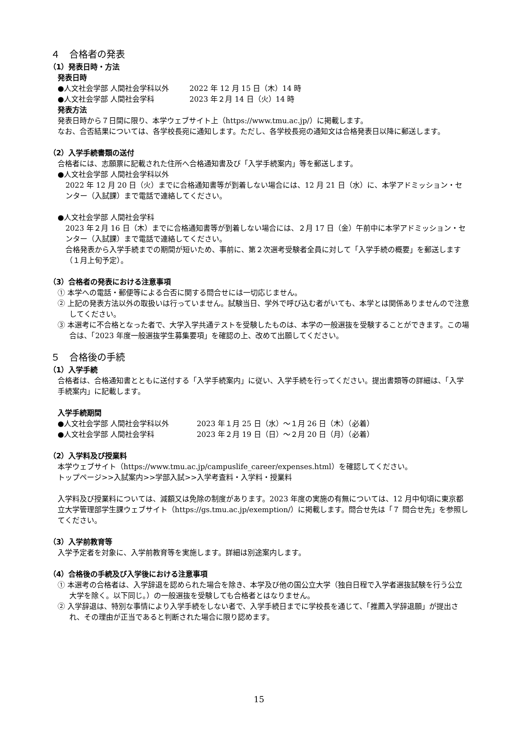４　合格者の発表
（1）発表日時・方法
発表日時
●人文社会学部 人間社会学科以外 2022 年 12 月 15 日（木）14 時
●人文社会学部 人間社会学科 2023 年２月 14 日（火）14 時
発表方法
発表日時から７日間に限り、本学ウェブサイト上（https://www.tmu.ac.jp/）に掲載します。
なお、合否結果については、各学校長宛に通知します。ただし、各学校長宛の通知文は合格発表日以降に郵送します。
（2）入学手続書類の送付
合格者には、志願票に記載された住所へ合格通知書及び「入学手続案内」等を郵送します。
●人文社会学部 人間社会学科以外
2022 年 12 月 20 日（火）までに合格通知書等が到着しない場合には、12 月 21 日（水）に、本学アドミッション・センター（入試課）まで電話で連絡してください。
●人文社会学部 人間社会学科
2023 年２月 16 日（木）までに合格通知書等が到着しない場合には、２月 17 日（金）午前中に本学アドミッション・センター（入試課）まで電話で連絡してください。
合格発表から入学手続までの期間が短いため、事前に、第２次選考受験者全員に対して「入学手続の概要」を郵送します（１月上旬予定）。
（3）合格者の発表における注意事項
① 本学への電話・郵便等による合否に関する問合せには一切応じません。
② 上記の発表方法以外の取扱いは行っていません。試験当日、学外で呼び込む者がいても、本学とは関係ありませんので注意してください。
③ 本選考に不合格となった者で、大学入学共通テストを受験したものは、本学の一般選抜を受験することができます。この場合は、「2023 年度一般選抜学生募集要項」を確認の上、改めて出願してください。
５　合格後の手続
（1）入学手続
合格者は、合格通知書とともに送付する「入学手続案内」に従い、入学手続を行ってください。提出書類等の詳細は、「入学手続案内」に記載します。
入学手続期間
●人文社会学部 人間社会学科以外 2023 年１月 25 日（水）～１月 26 日（木）（必着）
●人文社会学部 人間社会学科 2023 年２月 19 日（日）～２月 20 日（月）（必着）
（2）入学料及び授業料
本学ウェブサイト（https://www.tmu.ac.jp/campuslife_career/expenses.html）を確認してください。
トップページ>>入試案内>>学部入試>>入学考査料・入学料・授業料
入学料及び授業料については、減額又は免除の制度があります。2023 年度の実施の有無については、12 月中旬頃に東京都立大学管理部学生課ウェブサイト（https://gs.tmu.ac.jp/exemption/）に掲載します。問合せ先は「７ 問合せ先」を参照してください。
（3）入学前教育等
入学予定者を対象に、入学前教育等を実施します。詳細は別途案内します。
（4）合格後の手続及び入学後における注意事項
① 本選考の合格者は、入学辞退を認められた場合を除き、本学及び他の国公立大学（独自日程で入学者選抜試験を行う公立大学を除く。以下同じ。）の一般選抜を受験しても合格者とはなりません。
② 入学辞退は、特別な事情により入学手続をしない者で、入学手続日までに学校長を通じて、「推薦入学辞退願」が提出され、その理由が正当であると判断された場合に限り認めます。
15